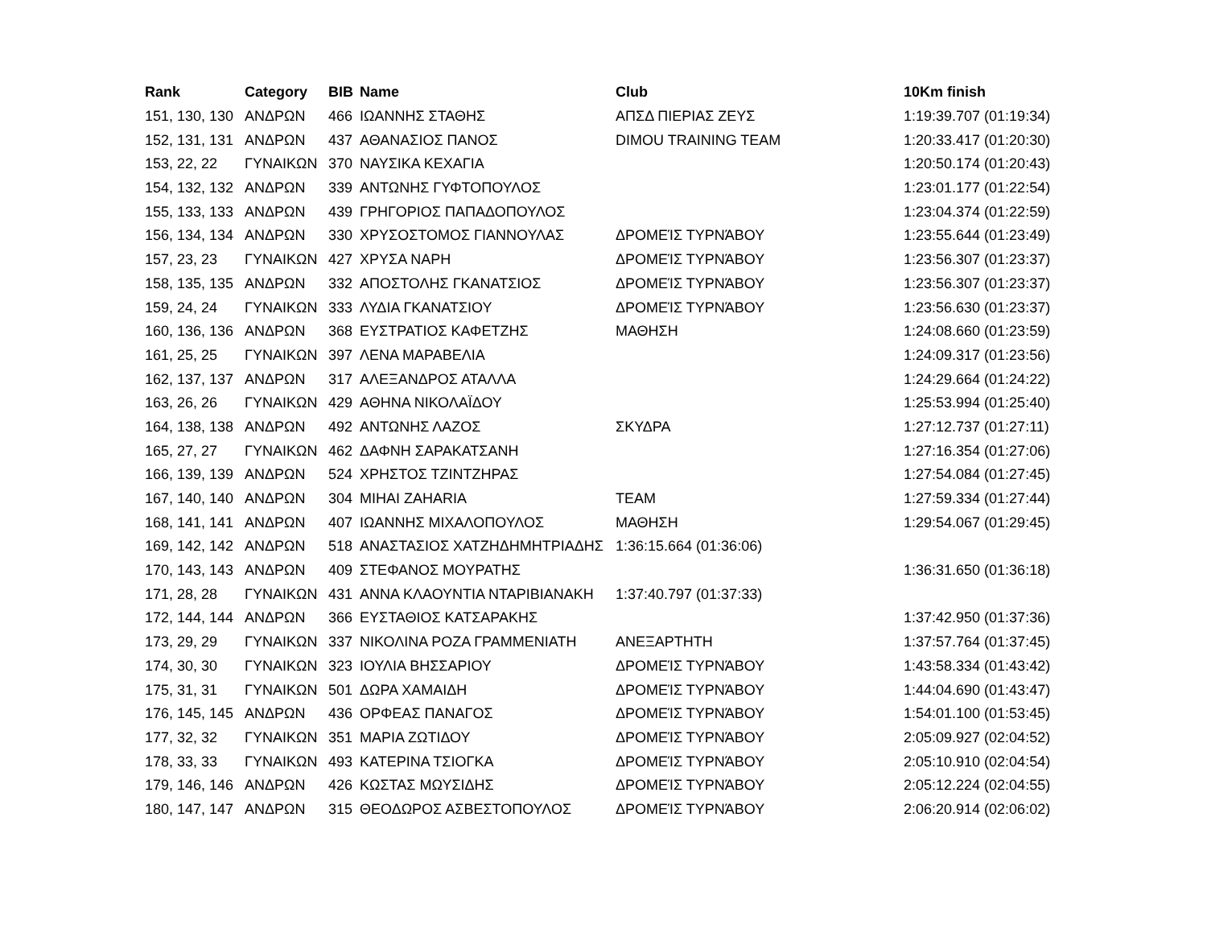| Rank | Category | BIB | Name | Club | 10Km finish |
| --- | --- | --- | --- | --- | --- |
| 151, 130, 130 | ΑΝΔΡΩΝ | 466 | ΙΩΑΝΝΗΣ ΣΤΑΘΗΣ | ΑΠΣΔ ΠΙΕΡΙΑΣ ΖΕΥΣ | 1:19:39.707 (01:19:34) |
| 152, 131, 131 | ΑΝΔΡΩΝ | 437 | ΑΘΑΝΑΣΙΟΣ ΠΑΝΟΣ | DIMOU TRAINING TEAM | 1:20:33.417 (01:20:30) |
| 153, 22, 22 | ΓΥΝΑΙΚΩΝ | 370 | ΝΑΥΣΙΚΑ ΚΕΧΑΓΙΑ | | 1:20:50.174 (01:20:43) |
| 154, 132, 132 | ΑΝΔΡΩΝ | 339 | ΑΝΤΩΝΗΣ ΓΥΦΤΟΠΟΥΛΟΣ | | 1:23:01.177 (01:22:54) |
| 155, 133, 133 | ΑΝΔΡΩΝ | 439 | ΓΡΗΓΟΡΙΟΣ ΠΑΠΑΔΟΠΟΥΛΟΣ | | 1:23:04.374 (01:22:59) |
| 156, 134, 134 | ΑΝΔΡΩΝ | 330 | ΧΡΥΣΟΣΤΟΜΟΣ ΓΙΑΝΝΟΥΛΑΣ | ΔΡΟΜΕΊΣ ΤΥΡΝΆΒΟΥ | 1:23:55.644 (01:23:49) |
| 157, 23, 23 | ΓΥΝΑΙΚΩΝ | 427 | ΧΡΥΣΑ ΝΑΡΗ | ΔΡΟΜΕΊΣ ΤΥΡΝΆΒΟΥ | 1:23:56.307 (01:23:37) |
| 158, 135, 135 | ΑΝΔΡΩΝ | 332 | ΑΠΟΣΤΟΛΗΣ ΓΚΑΝΑΤΣΙΟΣ | ΔΡΟΜΕΊΣ ΤΥΡΝΆΒΟΥ | 1:23:56.307 (01:23:37) |
| 159, 24, 24 | ΓΥΝΑΙΚΩΝ | 333 | ΛΥΔΙΑ ΓΚΑΝΑΤΣΙΟΥ | ΔΡΟΜΕΊΣ ΤΥΡΝΆΒΟΥ | 1:23:56.630 (01:23:37) |
| 160, 136, 136 | ΑΝΔΡΩΝ | 368 | ΕΥΣΤΡΑΤΙΟΣ ΚΑΦΕΤΖΗΣ | ΜΑΘΗΣΗ | 1:24:08.660 (01:23:59) |
| 161, 25, 25 | ΓΥΝΑΙΚΩΝ | 397 | ΛΕΝΑ ΜΑΡΑΒΕΛΙΑ | | 1:24:09.317 (01:23:56) |
| 162, 137, 137 | ΑΝΔΡΩΝ | 317 | ΑΛΕΞΑΝΔΡΟΣ ΑΤΑΛΛΑ | | 1:24:29.664 (01:24:22) |
| 163, 26, 26 | ΓΥΝΑΙΚΩΝ | 429 | ΑΘΗΝΑ ΝΙΚΟΛΑΪΔΟΥ | | 1:25:53.994 (01:25:40) |
| 164, 138, 138 | ΑΝΔΡΩΝ | 492 | ΑΝΤΩΝΗΣ ΛΑΖΟΣ | ΣΚΥΔΡΑ | 1:27:12.737 (01:27:11) |
| 165, 27, 27 | ΓΥΝΑΙΚΩΝ | 462 | ΔΑΦΝΗ ΣΑΡΑΚΑΤΣΑΝΗ | | 1:27:16.354 (01:27:06) |
| 166, 139, 139 | ΑΝΔΡΩΝ | 524 | ΧΡΗΣΤΟΣ ΤΖΙΝΤΖΗΡΑΣ | | 1:27:54.084 (01:27:45) |
| 167, 140, 140 | ΑΝΔΡΩΝ | 304 | MIHAI ZAHARIA | TEAM | 1:27:59.334 (01:27:44) |
| 168, 141, 141 | ΑΝΔΡΩΝ | 407 | ΙΩΑΝΝΗΣ ΜΙΧΑΛΟΠΟΥΛΟΣ | ΜΑΘΗΣΗ | 1:29:54.067 (01:29:45) |
| 169, 142, 142 | ΑΝΔΡΩΝ | 518 | ΑΝΑΣΤΑΣΙΟΣ ΧΑΤΖΗΔΗΜΗΤΡΙΑΔΗΣ | 1:36:15.664 (01:36:06) | |
| 170, 143, 143 | ΑΝΔΡΩΝ | 409 | ΣΤΕΦΑΝΟΣ ΜΟΥΡΑΤΗΣ | | 1:36:31.650 (01:36:18) |
| 171, 28, 28 | ΓΥΝΑΙΚΩΝ | 431 | ΑΝΝΑ ΚΛΑΟΥΝΤΙΑ ΝΤΑΡΙΒΙΑΝΑΚΗ | 1:37:40.797 (01:37:33) | |
| 172, 144, 144 | ΑΝΔΡΩΝ | 366 | ΕΥΣΤΑΘΙΟΣ ΚΑΤΣΑΡΑΚΗΣ | | 1:37:42.950 (01:37:36) |
| 173, 29, 29 | ΓΥΝΑΙΚΩΝ | 337 | ΝΙΚΟΛΙΝΑ ΡΟΖΑ ΓΡΑΜΜΕΝΙΑΤΗ | ΑΝΕΞΑΡΤΗΤΗ | 1:37:57.764 (01:37:45) |
| 174, 30, 30 | ΓΥΝΑΙΚΩΝ | 323 | ΙΟΥΛΙΑ ΒΗΣΣΑΡΙΟΥ | ΔΡΟΜΕΊΣ ΤΥΡΝΆΒΟΥ | 1:43:58.334 (01:43:42) |
| 175, 31, 31 | ΓΥΝΑΙΚΩΝ | 501 | ΔΩΡΑ ΧΑΜΑΙΔΗ | ΔΡΟΜΕΊΣ ΤΥΡΝΆΒΟΥ | 1:44:04.690 (01:43:47) |
| 176, 145, 145 | ΑΝΔΡΩΝ | 436 | ΟΡΦΕΑΣ ΠΑΝΑΓΟΣ | ΔΡΟΜΕΊΣ ΤΥΡΝΆΒΟΥ | 1:54:01.100 (01:53:45) |
| 177, 32, 32 | ΓΥΝΑΙΚΩΝ | 351 | ΜΑΡΙΑ ΖΩΤΙΔΟΥ | ΔΡΟΜΕΊΣ ΤΥΡΝΆΒΟΥ | 2:05:09.927 (02:04:52) |
| 178, 33, 33 | ΓΥΝΑΙΚΩΝ | 493 | ΚΑΤΕΡΙΝΑ ΤΣΙΟΓΚΑ | ΔΡΟΜΕΊΣ ΤΥΡΝΆΒΟΥ | 2:05:10.910 (02:04:54) |
| 179, 146, 146 | ΑΝΔΡΩΝ | 426 | ΚΩΣΤΑΣ ΜΩΥΣΙΔΗΣ | ΔΡΟΜΕΊΣ ΤΥΡΝΆΒΟΥ | 2:05:12.224 (02:04:55) |
| 180, 147, 147 | ΑΝΔΡΩΝ | 315 | ΘΕΟΔΩΡΟΣ ΑΣΒΕΣΤΟΠΟΥΛΟΣ | ΔΡΟΜΕΊΣ ΤΥΡΝΆΒΟΥ | 2:06:20.914 (02:06:02) |